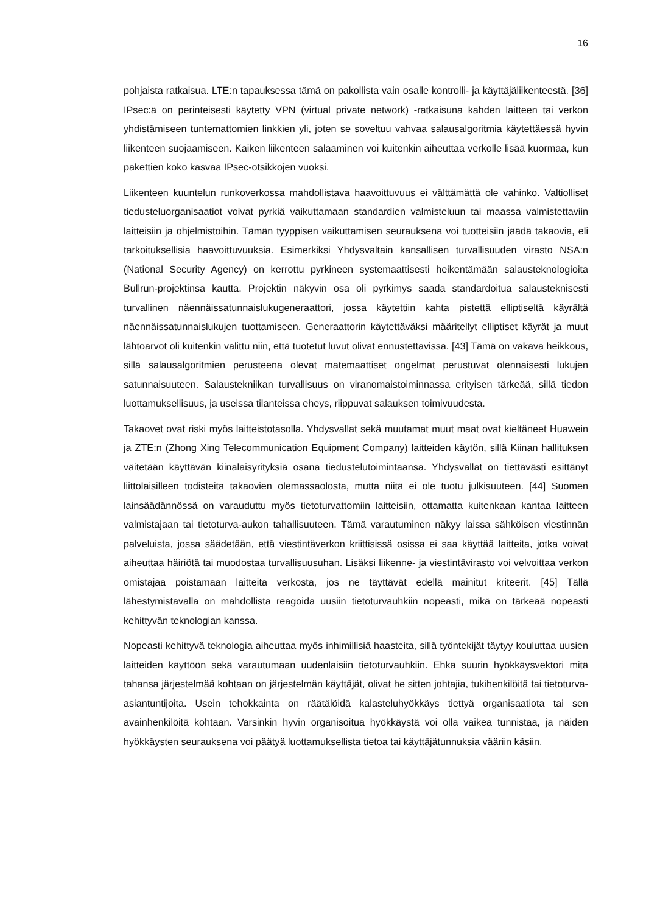16
pohjaista ratkaisua. LTE:n tapauksessa tämä on pakollista vain osalle kontrolli- ja käyttäjäliikenteestä. [36] IPsec:ä on perinteisesti käytetty VPN (virtual private network) -ratkaisuna kahden laitteen tai verkon yhdistämiseen tuntemattomien linkkien yli, joten se soveltuu vahvaa salausalgoritmia käytettäessä hyvin liikenteen suojaamiseen. Kaiken liikenteen salaaminen voi kuitenkin aiheuttaa verkolle lisää kuormaa, kun pakettien koko kasvaa IPsec-otsikkojen vuoksi.
Liikenteen kuuntelun runkoverkossa mahdollistava haavoittuvuus ei välttämättä ole vahinko. Valtiolliset tiedusteluorganisaatiot voivat pyrkiä vaikuttamaan standardien valmisteluun tai maassa valmistettaviin laitteisiin ja ohjelmistoihin. Tämän tyyppisen vaikuttamisen seurauksena voi tuotteisiin jäädä takaovia, eli tarkoituksellisia haavoittuvuuksia. Esimerkiksi Yhdysvaltain kansallisen turvallisuuden virasto NSA:n (National Security Agency) on kerrottu pyrkineen systemaattisesti heikentämään salausteknologioita Bullrun-projektinsa kautta. Projektin näkyvin osa oli pyrkimys saada standardoitua salausteknisesti turvallinen näennäissatunnaislukugeneraattori, jossa käytettiin kahta pistettä elliptiseltä käyrältä näennäissatunnaislukujen tuottamiseen. Generaattorin käytettäväksi määritellyt elliptiset käyrät ja muut lähtoarvot oli kuitenkin valittu niin, että tuotetut luvut olivat ennustettavissa. [43] Tämä on vakava heikkous, sillä salausalgoritmien perusteena olevat matemaattiset ongelmat perustuvat olennaisesti lukujen satunnaisuuteen. Salaustekniikan turvallisuus on viranomaistoiminnassa erityisen tärkeää, sillä tiedon luottamuksellisuus, ja useissa tilanteissa eheys, riippuvat salauksen toimivuudesta.
Takaovet ovat riski myös laitteistotasolla. Yhdysvallat sekä muutamat muut maat ovat kieltäneet Huawein ja ZTE:n (Zhong Xing Telecommunication Equipment Company) laitteiden käytön, sillä Kiinan hallituksen väitetään käyttävän kiinalaisyrityksiä osana tiedustelutoimintaansa. Yhdysvallat on tiettävästi esittänyt liittolaisilleen todisteita takaovien olemassaolosta, mutta niitä ei ole tuotu julkisuuteen. [44] Suomen lainsäädännössä on varauduttu myös tietoturvattomiin laitteisiin, ottamatta kuitenkaan kantaa laitteen valmistajaan tai tietoturva-aukon tahallisuuteen. Tämä varautuminen näkyy laissa sähköisen viestinnän palveluista, jossa säädetään, että viestintäverkon kriittisissä osissa ei saa käyttää laitteita, jotka voivat aiheuttaa häiriötä tai muodostaa turvallisuusuhan. Lisäksi liikenne- ja viestintävirasto voi velvoittaa verkon omistajaa poistamaan laitteita verkosta, jos ne täyttävät edellä mainitut kriteerit. [45] Tällä lähestymistavalla on mahdollista reagoida uusiin tietoturvauhkiin nopeasti, mikä on tärkeää nopeasti kehittyvän teknologian kanssa.
Nopeasti kehittyvä teknologia aiheuttaa myös inhimillisiä haasteita, sillä työntekijät täytyy kouluttaa uusien laitteiden käyttöön sekä varautumaan uudenlaisiin tietoturvauhkiin. Ehkä suurin hyökkäysvektori mitä tahansa järjestelmää kohtaan on järjestelmän käyttäjät, olivat he sitten johtajia, tukihenkilöitä tai tietoturva-asiantuntijoita. Usein tehokkainta on räätälöidä kalasteluhyökkäys tiettyä organisaatiota tai sen avainhenkilöitä kohtaan. Varsinkin hyvin organisoitua hyökkäystä voi olla vaikea tunnistaa, ja näiden hyökkäysten seurauksena voi päätyä luottamuksellista tietoa tai käyttäjätunnuksia vääriin käsiin.